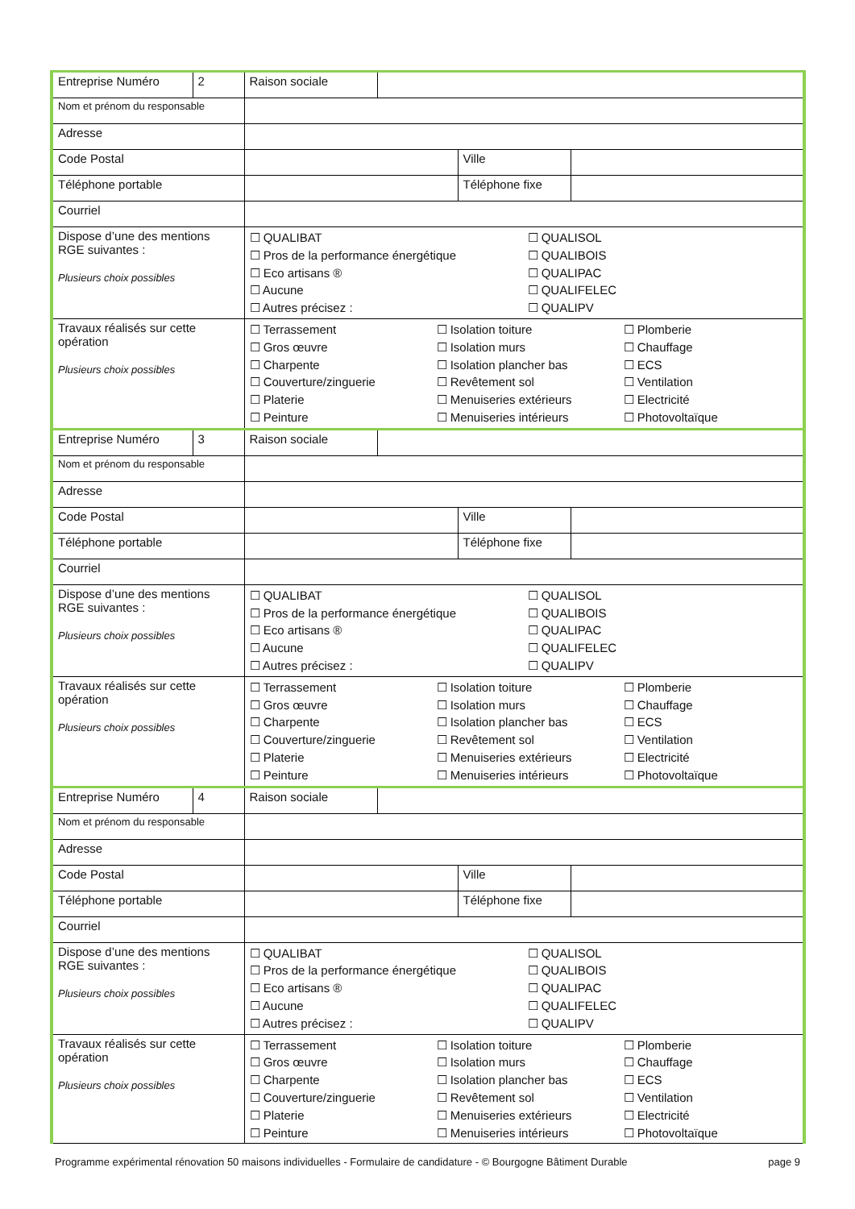| Entreprise Numéro | 2 | Raison sociale | | | |
| Nom et prénom du responsable | | | | | |
| Adresse | | | | | |
| Code Postal | | | | Ville | |
| Téléphone portable | | | | Téléphone fixe | |
| Courriel | | | | | |
| Dispose d’une des mentions RGE suivantes : Plusieurs choix possibles | | ☐ QUALIBAT ☐ Pros de la performance énergétique ☐ Eco artisans ® ☐ Aucune ☐ Autres précisez : ☐ QUALISOL ☐ QUALIBOIS ☐ QUALIPAC ☐ QUALIFELEC ☐ QUALIPV | | | |
| Travaux réalisés sur cette opération Plusieurs choix possibles | | ☐ Terrassement ☐ Gros œuvre ☐ Charpente ☐ Couverture/zinguerie ☐ Platerie ☐ Peinture ☐ Isolation toiture ☐ Isolation murs ☐ Isolation plancher bas ☐ Revêtement sol ☐ Menuiseries extérieurs ☐ Menuiseries intérieurs ☐ Plomberie ☐ Chauffage ☐ ECS ☐ Ventilation ☐ Electricité ☐ Photovoltaïque | | | |
| Entreprise Numéro | 3 | Raison sociale | | | |
| Nom et prénom du responsable | | | | | |
| Adresse | | | | | |
| Code Postal | | | | Ville | |
| Téléphone portable | | | | Téléphone fixe | |
| Courriel | | | | | |
| Dispose d’une des mentions RGE suivantes : Plusieurs choix possibles | | ☐ QUALIBAT ☐ Pros de la performance énergétique ☐ Eco artisans ® ☐ Aucune ☐ Autres précisez : ☐ QUALISOL ☐ QUALIBOIS ☐ QUALIPAC ☐ QUALIFELEC ☐ QUALIPV | | | |
| Travaux réalisés sur cette opération Plusieurs choix possibles | | ☐ Terrassement ☐ Gros œuvre ☐ Charpente ☐ Couverture/zinguerie ☐ Platerie ☐ Peinture ☐ Isolation toiture ☐ Isolation murs ☐ Isolation plancher bas ☐ Revêtement sol ☐ Menuiseries extérieurs ☐ Menuiseries intérieurs ☐ Plomberie ☐ Chauffage ☐ ECS ☐ Ventilation ☐ Electricité ☐ Photovoltaïque | | | |
| Entreprise Numéro | 4 | Raison sociale | | | |
| Nom et prénom du responsable | | | | | |
| Adresse | | | | | |
| Code Postal | | | | Ville | |
| Téléphone portable | | | | Téléphone fixe | |
| Courriel | | | | | |
| Dispose d’une des mentions RGE suivantes : Plusieurs choix possibles | | ☐ QUALIBAT ☐ Pros de la performance énergétique ☐ Eco artisans ® ☐ Aucune ☐ Autres précisez : ☐ QUALISOL ☐ QUALIBOIS ☐ QUALIPAC ☐ QUALIFELEC ☐ QUALIPV | | | |
| Travaux réalisés sur cette opération Plusieurs choix possibles | | ☐ Terrassement ☐ Gros œuvre ☐ Charpente ☐ Couverture/zinguerie ☐ Platerie ☐ Peinture ☐ Isolation toiture ☐ Isolation murs ☐ Isolation plancher bas ☐ Revêtement sol ☐ Menuiseries extérieurs ☐ Menuiseries intérieurs ☐ Plomberie ☐ Chauffage ☐ ECS ☐ Ventilation ☐ Electricité ☐ Photovoltaïque | | | |
Programme expérimental rénovation 50 maisons individuelles - Formulaire de candidature - © Bourgogne Bâtiment Durable page 9